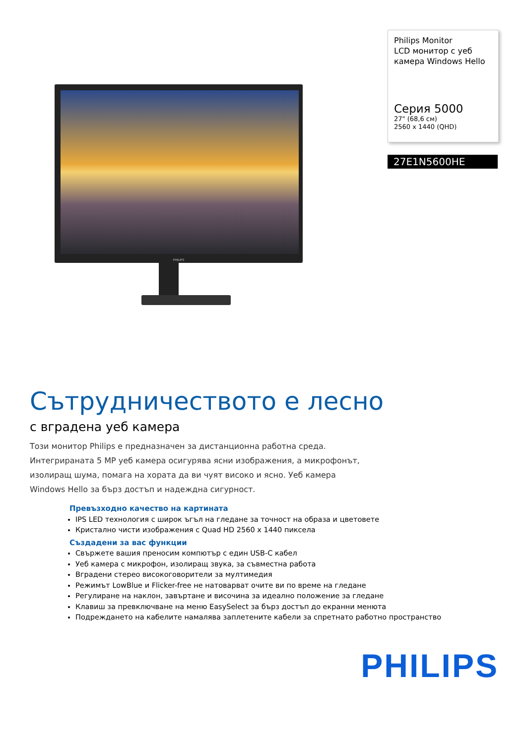PHILIPS
Philips Monitor
LCD монитор с уеб камера Windows Hello
Серия 5000
27" (68,6 см)
2560 x 1440 (QHD)
27E1N5600HE
Сътрудничеството е лесно
с вградена уеб камера
Този монитор Philips е предназначен за дистанционна работна среда. Интегрираната 5 MP уеб камера осигурява ясни изображения, а микрофонът, изолиращ шума, помага на хората да ви чуят високо и ясно. Уеб камера Windows Hello за бърз достъп и надеждна сигурност.
Превъзходно качество на картината
IPS LED технология с широк ъгъл на гледане за точност на образа и цветовете
Кристално чисти изображения с Quad HD 2560 x 1440 пиксела
Създадени за вас функции
Свържете вашия преносим компютър с един USB-C кабел
Уеб камера с микрофон, изолиращ звука, за съвместна работа
Вградени стерео високоговорители за мултимедия
Режимът LowBlue и Flicker-free не натоварват очите ви по време на гледане
Регулиране на наклон, завъртане и височина за идеално положение за гледане
Клавиш за превключване на меню EasySelect за бърз достъп до екранни менюта
Подреждането на кабелите намалява заплетените кабели за спретнато работно пространство
PHILIPS